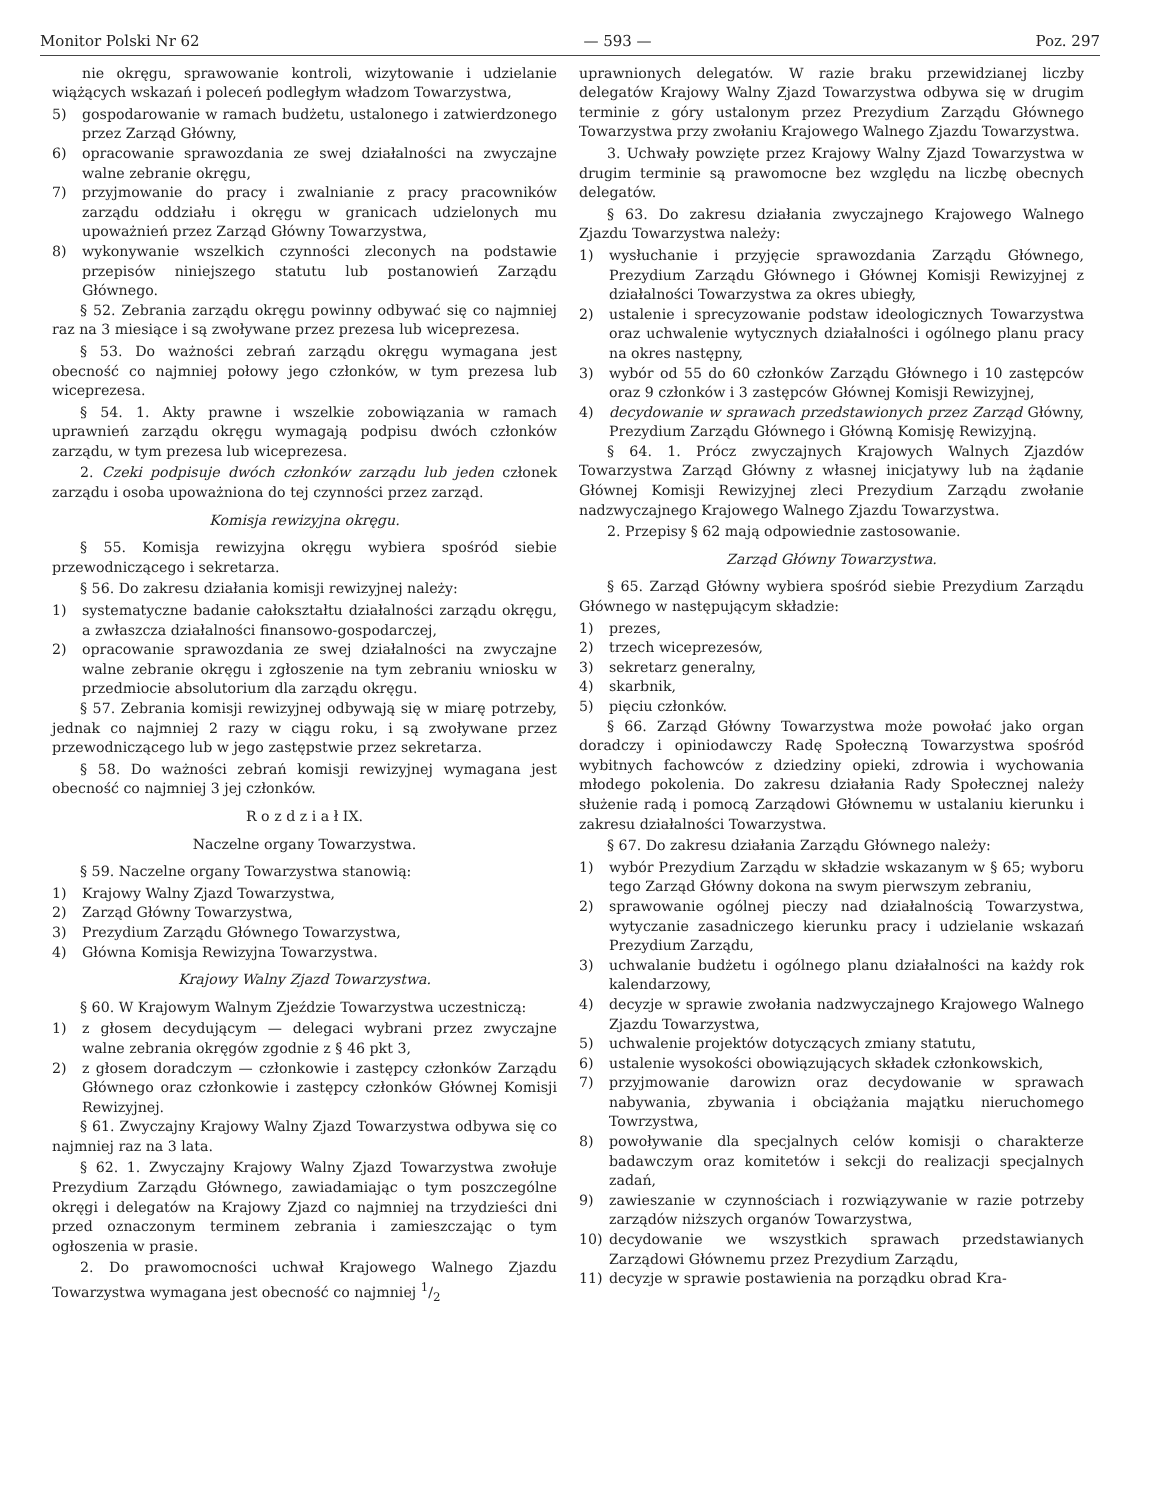Monitor Polski Nr 62 — 593 — Poz. 297
nie okręgu, sprawowanie kontroli, wizytowanie i udzielanie wiążących wskazań i poleceń podległym władzom Towarzystwa,
5) gospodarowanie w ramach budżetu, ustalonego i zatwierdzonego przez Zarząd Główny,
6) opracowanie sprawozdania ze swej działalności na zwyczajne walne zebranie okręgu,
7) przyjmowanie do pracy i zwalnianie z pracy pracowników zarządu oddziału i okręgu w granicach udzielonych mu upoważnień przez Zarząd Główny Towarzystwa,
8) wykonywanie wszelkich czynności zleconych na podstawie przepisów niniejszego statutu lub postanowień Zarządu Głównego.
§ 52. Zebrania zarządu okręgu powinny odbywać się co najmniej raz na 3 miesiące i są zwoływane przez prezesa lub wiceprezesa.
§ 53. Do ważności zebrań zarządu okręgu wymagana jest obecność co najmniej połowy jego członków, w tym prezesa lub wiceprezesa.
§ 54. 1. Akty prawne i wszelkie zobowiązania w ramach uprawnień zarządu okręgu wymagają podpisu dwóch członków zarządu, w tym prezesa lub wiceprezesa.
2. Czeki podpisuje dwóch członków zarządu lub jeden członek zarządu i osoba upoważniona do tej czynności przez zarząd.
Komisja rewizyjna okręgu.
§ 55. Komisja rewizyjna okręgu wybiera spośród siebie przewodniczącego i sekretarza.
§ 56. Do zakresu działania komisji rewizyjnej należy:
1) systematyczne badanie całokształtu działalności zarządu okręgu, a zwłaszcza działalności finansowo-gospodarczej,
2) opracowanie sprawozdania ze swej działalności na zwyczajne walne zebranie okręgu i zgłoszenie na tym zebraniu wniosku w przedmiocie absolutorium dla zarządu okręgu.
§ 57. Zebrania komisji rewizyjnej odbywają się w miarę potrzeby, jednak co najmniej 2 razy w ciągu roku, i są zwoływane przez przewodniczącego lub w jego zastępstwie przez sekretarza.
§ 58. Do ważności zebrań komisji rewizyjnej wymagana jest obecność co najmniej 3 jej członków.
R o z d z i a ł IX.
Naczelne organy Towarzystwa.
§ 59. Naczelne organy Towarzystwa stanowią:
1) Krajowy Walny Zjazd Towarzystwa,
2) Zarząd Główny Towarzystwa,
3) Prezydium Zarządu Głównego Towarzystwa,
4) Główna Komisja Rewizyjna Towarzystwa.
Krajowy Walny Zjazd Towarzystwa.
§ 60. W Krajowym Walnym Zjeździe Towarzystwa uczestniczą:
1) z głosem decydującym — delegaci wybrani przez zwyczajne walne zebrania okręgów zgodnie z § 46 pkt 3,
2) z głosem doradczym — członkowie i zastępcy członków Zarządu Głównego oraz członkowie i zastępcy członków Głównej Komisji Rewizyjnej.
§ 61. Zwyczajny Krajowy Walny Zjazd Towarzystwa odbywa się co najmniej raz na 3 lata.
§ 62. 1. Zwyczajny Krajowy Walny Zjazd Towarzystwa zwołuje Prezydium Zarządu Głównego, zawiadamiając o tym poszczególne okręgi i delegatów na Krajowy Zjazd co najmniej na trzydzieści dni przed oznaczonym terminem zebrania i zamieszczając o tym ogłoszenia w prasie.
2. Do prawomocności uchwał Krajowego Walnego Zjazdu Towarzystwa wymagana jest obecność co najmniej 1/2
uprawnionych delegatów. W razie braku przewidzianej liczby delegatów Krajowy Walny Zjazd Towarzystwa odbywa się w drugim terminie z góry ustalonym przez Prezydium Zarządu Głównego Towarzystwa przy zwołaniu Krajowego Walnego Zjazdu Towarzystwa.
3. Uchwały powzięte przez Krajowy Walny Zjazd Towarzystwa w drugim terminie są prawomocne bez względu na liczbę obecnych delegatów.
§ 63. Do zakresu działania zwyczajnego Krajowego Walnego Zjazdu Towarzystwa należy:
1) wysłuchanie i przyjęcie sprawozdania Zarządu Głównego, Prezydium Zarządu Głównego i Głównej Komisji Rewizyjnej z działalności Towarzystwa za okres ubiegły,
2) ustalenie i sprecyzowanie podstaw ideologicznych Towarzystwa oraz uchwalenie wytycznych działalności i ogólnego planu pracy na okres następny,
3) wybór od 55 do 60 członków Zarządu Głównego i 10 zastępców oraz 9 członków i 3 zastępców Głównej Komisji Rewizyjnej,
4) decydowanie w sprawach przedstawionych przez Zarząd Główny, Prezydium Zarządu Głównego i Główną Komisję Rewizyjną.
§ 64. 1. Prócz zwyczajnych Krajowych Walnych Zjazdów Towarzystwa Zarząd Główny z własnej inicjatywy lub na żądanie Głównej Komisji Rewizyjnej zleci Prezydium Zarządu zwołanie nadzwyczajnego Krajowego Walnego Zjazdu Towarzystwa.
2. Przepisy § 62 mają odpowiednie zastosowanie.
Zarząd Główny Towarzystwa.
§ 65. Zarząd Główny wybiera spośród siebie Prezydium Zarządu Głównego w następującym składzie:
1) prezes,
2) trzech wiceprezesów,
3) sekretarz generalny,
4) skarbnik,
5) pięciu członków.
§ 66. Zarząd Główny Towarzystwa może powołać jako organ doradczy i opiniodawczy Radę Społeczną Towarzystwa spośród wybitnych fachowców z dziedziny opieki, zdrowia i wychowania młodego pokolenia. Do zakresu działania Rady Społecznej należy służenie radą i pomocą Zarządowi Głównemu w ustalaniu kierunku i zakresu działalności Towarzystwa.
§ 67. Do zakresu działania Zarządu Głównego należy:
1) wybór Prezydium Zarządu w składzie wskazanym w § 65; wyboru tego Zarząd Główny dokona na swym pierwszym zebraniu,
2) sprawowanie ogólnej pieczy nad działalnością Towarzystwa, wytyczanie zasadniczego kierunku pracy i udzielanie wskazań Prezydium Zarządu,
3) uchwalanie budżetu i ogólnego planu działalności na każdy rok kalendarzowy,
4) decyzje w sprawie zwołania nadzwyczajnego Krajowego Walnego Zjazdu Towarzystwa,
5) uchwalenie projektów dotyczących zmiany statutu,
6) ustalenie wysokości obowiązujących składek członkowskich,
7) przyjmowanie darowizn oraz decydowanie w sprawach nabywania, zbywania i obciążania majątku nieruchomego Towrzystwa,
8) powoływanie dla specjalnych celów komisji o charakterze badawczym oraz komitetów i sekcji do realizacji specjalnych zadań,
9) zawieszanie w czynnościach i rozwiązywanie w razie potrzeby zarządów niższych organów Towarzystwa,
10) decydowanie we wszystkich sprawach przedstawianych Zarządowi Głównemu przez Prezydium Zarządu,
11) decyzje w sprawie postawienia na porządku obrad Kra-